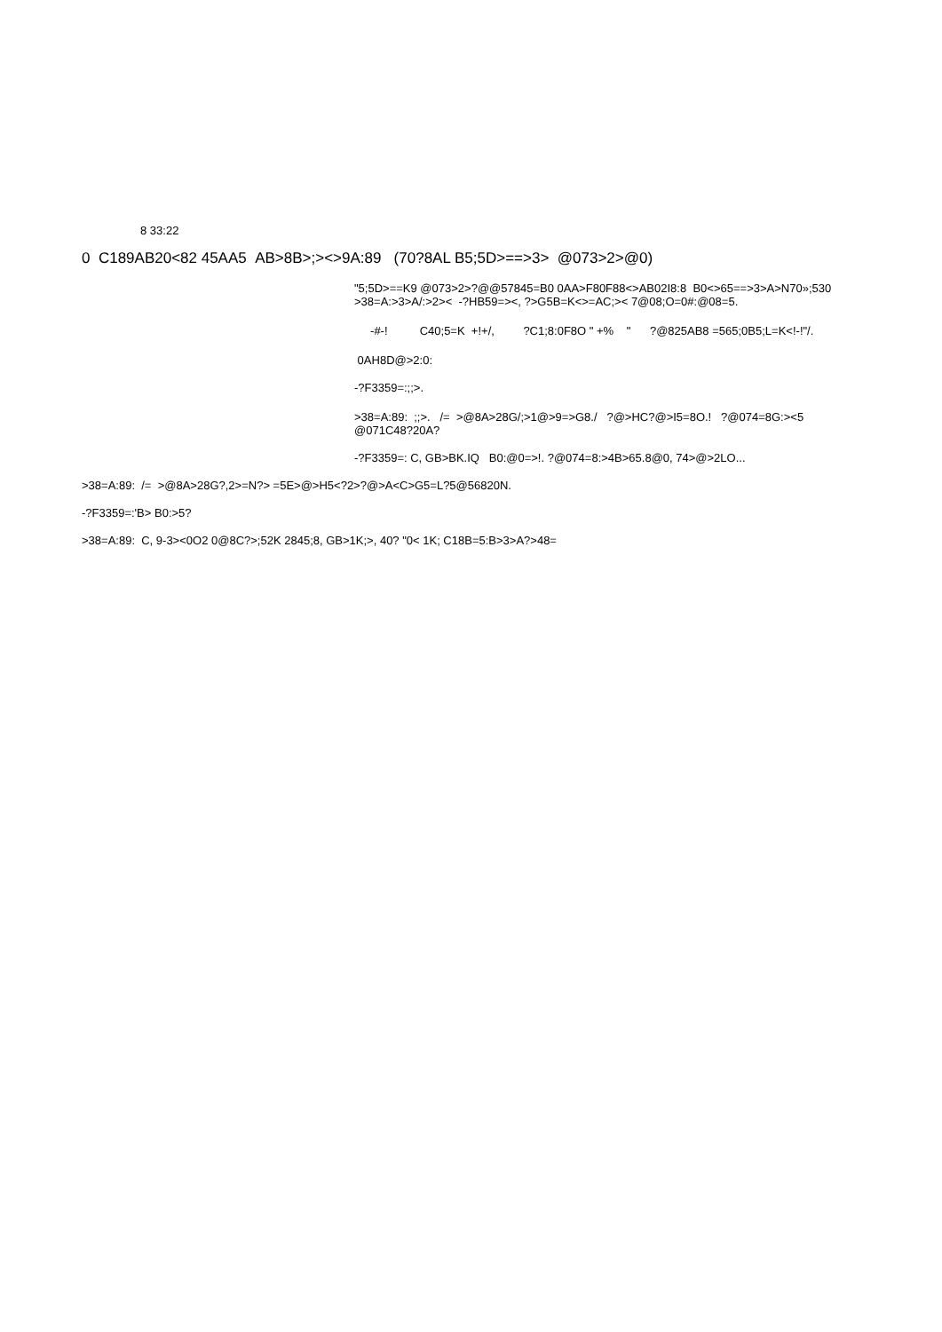8 33:22
0 C189AB20<82 45AA5 AB>8B>;><>9A:89 (70?8AL B5;5D>==>3> @073>2>@0)
"5;5D>==K9 @073>2>?@@57845=B0 0AA>F80F88<>AB02I8:8 B0<>65==>3>A>N70»;530 >38=A:>3>A/:>2>< -?HB59=><, ?>G5B=K<>=AC;>< 7@08;O=0#:@08=5.
-#-! C40;5=K +!+/, ?C1;8:0F8O " +% " ?@825AB8 =565;0B5;L=K<!-!"/.
0AH8D@>2:0:
-?F3359=:;;>.
>38=A:89: ;;>. /= >@8A>28G/;>1@>9=>G8./ ?@>HC?@>I5=8O.! ?@074=8G:><5 @071C48?20A?
-?F3359=: C, GB>BK.IQ B0:@0=>!. ?@074=8:>4B>65.8@0, 74>@>2LO...
>38=A:89: /= >@8A>28G?,2>=N?> =5E>@>H5<?2>?@>A<C>G5=L?5@56820N.
-?F3359=:'B> B0:>5?
>38=A:89: C, 9-3><0O2 0@8C?>;52K 2845;8, GB>1K;>, 40? "0< 1K; C18B=5:B>3>A?>48=